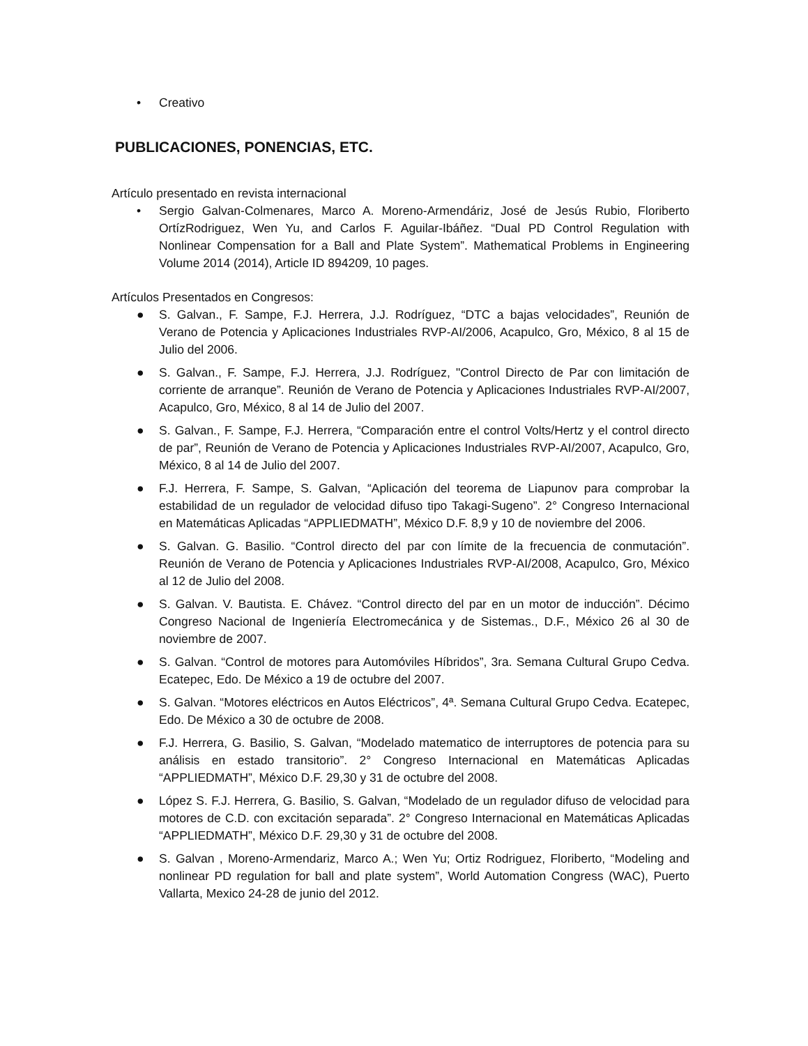• Creativo
PUBLICACIONES, PONENCIAS, ETC.
Artículo presentado en revista internacional
• Sergio Galvan-Colmenares, Marco A. Moreno-Armendáriz, José de Jesús Rubio, Floriberto OrtízRodriguez, Wen Yu, and Carlos F. Aguilar-Ibáñez. “Dual PD Control Regulation with Nonlinear Compensation for a Ball and Plate System”. Mathematical Problems in Engineering Volume 2014 (2014), Article ID 894209, 10 pages.
Artículos Presentados en Congresos:
● S. Galvan., F. Sampe, F.J. Herrera, J.J. Rodríguez, “DTC a bajas velocidades”, Reunión de Verano de Potencia y Aplicaciones Industriales RVP-AI/2006, Acapulco, Gro, México, 8 al 15 de Julio del 2006.
● S. Galvan., F. Sampe, F.J. Herrera, J.J. Rodríguez, "Control Directo de Par con limitación de corriente de arranque”. Reunión de Verano de Potencia y Aplicaciones Industriales RVP-AI/2007, Acapulco, Gro, México, 8 al 14 de Julio del 2007.
● S. Galvan., F. Sampe, F.J. Herrera, “Comparación entre el control Volts/Hertz y el control directo de par”, Reunión de Verano de Potencia y Aplicaciones Industriales RVP-AI/2007, Acapulco, Gro, México, 8 al 14 de Julio del 2007.
● F.J. Herrera, F. Sampe, S. Galvan, “Aplicación del teorema de Liapunov para comprobar la estabilidad de un regulador de velocidad difuso tipo Takagi-Sugeno”. 2° Congreso Internacional en Matemáticas Aplicadas “APPLIEDMATH”, México D.F. 8,9 y 10 de noviembre del 2006.
● S. Galvan. G. Basilio. “Control directo del par con límite de la frecuencia de conmutación”. Reunión de Verano de Potencia y Aplicaciones Industriales RVP-AI/2008, Acapulco, Gro, México al 12 de Julio del 2008.
● S. Galvan. V. Bautista. E. Chávez. “Control directo del par en un motor de inducción”. Décimo Congreso Nacional de Ingeniería Electromecánica y de Sistemas., D.F., México 26 al 30 de noviembre de 2007.
● S. Galvan. “Control de motores para Automóviles Híbridos”, 3ra. Semana Cultural Grupo Cedva. Ecatepec, Edo. De México a 19 de octubre del 2007.
● S. Galvan. “Motores eléctricos en Autos Eléctricos”, 4ª. Semana Cultural Grupo Cedva. Ecatepec, Edo. De México a 30 de octubre de 2008.
● F.J. Herrera, G. Basilio, S. Galvan, “Modelado matematico de interruptores de potencia para su análisis en estado transitorio”. 2° Congreso Internacional en Matemáticas Aplicadas “APPLIEDMATH”, México D.F. 29,30 y 31 de octubre del 2008.
● López S. F.J. Herrera, G. Basilio, S. Galvan, “Modelado de un regulador difuso de velocidad para motores de C.D. con excitación separada”. 2° Congreso Internacional en Matemáticas Aplicadas “APPLIEDMATH”, México D.F. 29,30 y 31 de octubre del 2008.
● S. Galvan , Moreno-Armendariz, Marco A.; Wen Yu; Ortiz Rodriguez, Floriberto, “Modeling and nonlinear PD regulation for ball and plate system”, World Automation Congress (WAC), Puerto Vallarta, Mexico 24-28 de junio del 2012.